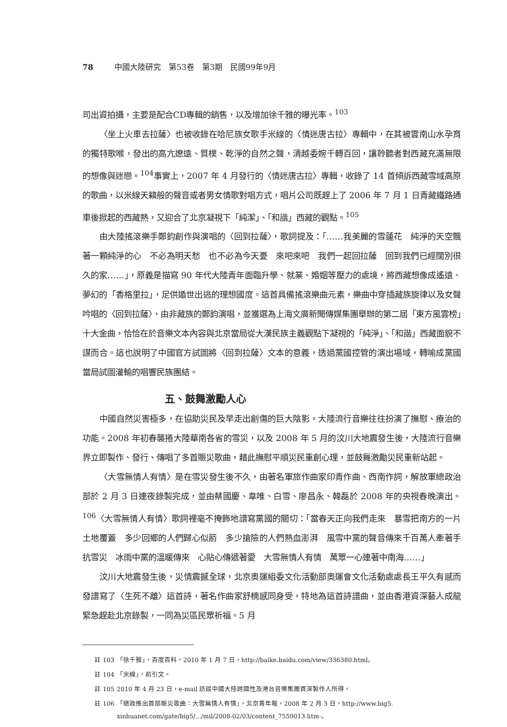78 中國大陸研究　第53卷　第3期　民國99年9月
司出資拍攝，主要是配合CD專輯的銷售，以及增加徐千雅的曝光率。<sup>103</sup>
〈坐上火車去拉薩〉也被收錄在哈尼族女歌手米線的〈情迷唐古拉〉專輯中，在其被雲南山水孕育的獨特歌喉，發出的高亢遼遠、質樸、乾淨的自然之聲，清越委婉千轉百回，讓聆聽者對西藏充滿無限的想像與迷戀。<sup>104</sup>事實上，2007 年 4 月發行的〈情迷唐古拉〉專輯，收錄了 14 首傾訴西藏雪域高原的歌曲，以米線天籟般的聲音或者男女情歌對唱方式，唱片公司既趕上了 2006 年 7 月 1 日青藏鐵路通車後掀起的西藏熱，又迎合了北京凝視下「純潔」、「和諧」西藏的觀點。<sup>105</sup>
由大陸搖滾樂手鄭鈞創作與演唱的〈回到拉薩〉，歌詞提及：「……我美麗的雪蓮花　純淨的天空飄著一顆純淨的心　不必為明天愁　也不必為今天憂　來吧來吧　我們一起回拉薩　回到我們已經闊別很久的家……」，原義是描寫 90 年代大陸青年面臨升學、就業、婚姻等壓力的處境，將西藏想像成遙遠、夢幻的「香格里拉」，足供遁世出逃的理想國度。這首具備搖滾樂曲元素，樂曲中穿插藏族旋律以及女聲吟唱的〈回到拉薩〉，由非藏族的鄭鈞演唱，並獲選為上海文廣新聞傳媒集團舉辦的第二屆「東方風雲榜」十大金曲，恰恰在於音樂文本內容與北京當局從大漢民族主義觀點下凝視的「純淨」、「和諧」西藏面貌不謀而合。這也說明了中國官方試圖將〈回到拉薩〉文本的意義，透過黨國控管的演出場域，轉喻成黨國當局試圖灌輸的唱響民族團結。
五、鼓舞激勵人心
中國自然災害極多，在協助災民及早走出創傷的巨大陰影，大陸流行音樂往往扮演了撫慰、療治的功能。2008 年初春襲捲大陸華南各省的雪災，以及 2008 年 5 月的汶川大地震發生後，大陸流行音樂界立即製作、發行、傳唱了多首賑災歌曲，藉此撫慰平順災民重創心理，並鼓舞激勵災民重新站起。
〈大雪無情人有情〉是在雪災發生後不久，由著名軍旅作曲家印青作曲、西南作詞，解放軍總政治部於 2 月 3 日連夜錄製完成，並由蔡國慶、韋唯、白雪、廖昌永、韓磊於 2008 年的央視春晚演出。<sup>106</sup>〈大雪無情人有情〉歌詞裡毫不掩飾地譜寫黨國的關切：「當春天正向我們走來　暴雪把南方的一片土地覆蓋　多少回鄉的人們歸心似箭　多少搶險的人們熱血澎湃　風雪中黨的聲音傳來千百萬人牽著手抗雪災　冰雨中黨的溫暖傳來　心貼心傳遞著愛　大雪無情人有情　萬眾一心連著中南海……」
汶川大地震發生後，災情震撼全球，北京奧運組委文化活動部奧運會文化活動處處長王平久有感而發譜寫了〈生死不離〉這首詩，著名作曲家舒楠感同身受，特地為這首詩譜曲，並由香港資深藝人成龍緊急趕赴北京錄製，一同為災區民眾祈福。5 月
註 103 「徐千雅」，百度百科，2010 年 1 月 7 日，http://baike.baidu.com/view/336380.html。
註 104 「米線」，前引文。
註 105 2010 年 4 月 23 日，e-mail 訪談中國大陸跨國性及港台音樂集團資深製作人所得。
註 106 「總政推出首部賑災歌曲：大雪無情人有情」，北京青年報，2008 年 2 月 3 日，http://www.big5.
xinhuanet.com/gate/big5/.../mil/2008-02/03/content_7559013.htm-。